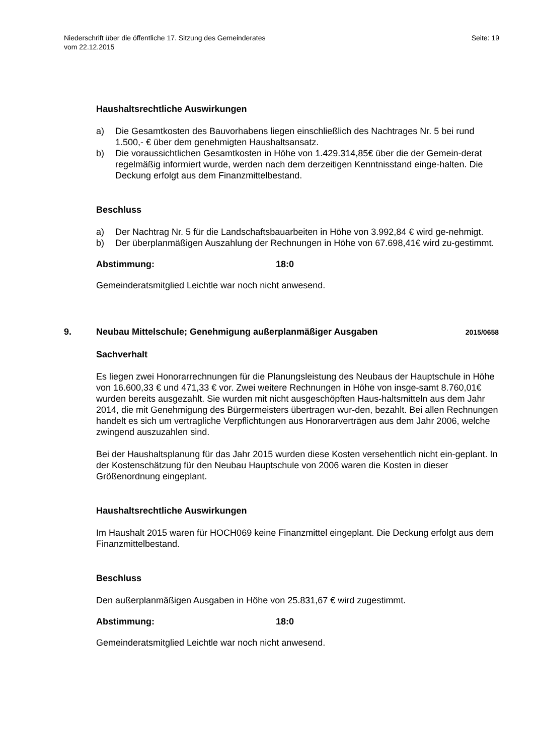Niederschrift über die öffentliche 17. Sitzung des Gemeinderates
vom 22.12.2015
Seite: 19
Haushaltsrechtliche Auswirkungen
a) Die Gesamtkosten des Bauvorhabens liegen einschließlich des Nachtrages Nr. 5 bei rund 1.500,- € über dem genehmigten Haushaltsansatz.
b) Die voraussichtlichen Gesamtkosten in Höhe von 1.429.314,85€ über die der Gemein-derat regelmäßig informiert wurde, werden nach dem derzeitigen Kenntnisstand einge-halten. Die Deckung erfolgt aus dem Finanzmittelbestand.
Beschluss
a) Der Nachtrag Nr. 5 für die Landschaftsbauarbeiten in Höhe von 3.992,84 € wird ge-nehmigt.
b) Der überplanmäßigen Auszahlung der Rechnungen in Höhe von 67.698,41€ wird zu-gestimmt.
Abstimmung: 18:0
Gemeinderatsmitglied Leichtle war noch nicht anwesend.
9. Neubau Mittelschule; Genehmigung außerplanmäßiger Ausgaben 2015/0658
Sachverhalt
Es liegen zwei Honorarrechnungen für die Planungsleistung des Neubaus der Hauptschule in Höhe von 16.600,33 € und 471,33 € vor. Zwei weitere Rechnungen in Höhe von insge-samt 8.760,01€ wurden bereits ausgezahlt. Sie wurden mit nicht ausgeschöpften Haus-haltsmitteln aus dem Jahr 2014, die mit Genehmigung des Bürgermeisters übertragen wur-den, bezahlt. Bei allen Rechnungen handelt es sich um vertragliche Verpflichtungen aus Honorarverträgen aus dem Jahr 2006, welche zwingend auszuzahlen sind.
Bei der Haushaltsplanung für das Jahr 2015 wurden diese Kosten versehentlich nicht ein-geplant. In der Kostenschätzung für den Neubau Hauptschule von 2006 waren die Kosten in dieser Größenordnung eingeplant.
Haushaltsrechtliche Auswirkungen
Im Haushalt 2015 waren für HOCH069 keine Finanzmittel eingeplant. Die Deckung erfolgt aus dem Finanzmittelbestand.
Beschluss
Den außerplanmäßigen Ausgaben in Höhe von 25.831,67 € wird zugestimmt.
Abstimmung: 18:0
Gemeinderatsmitglied Leichtle war noch nicht anwesend.